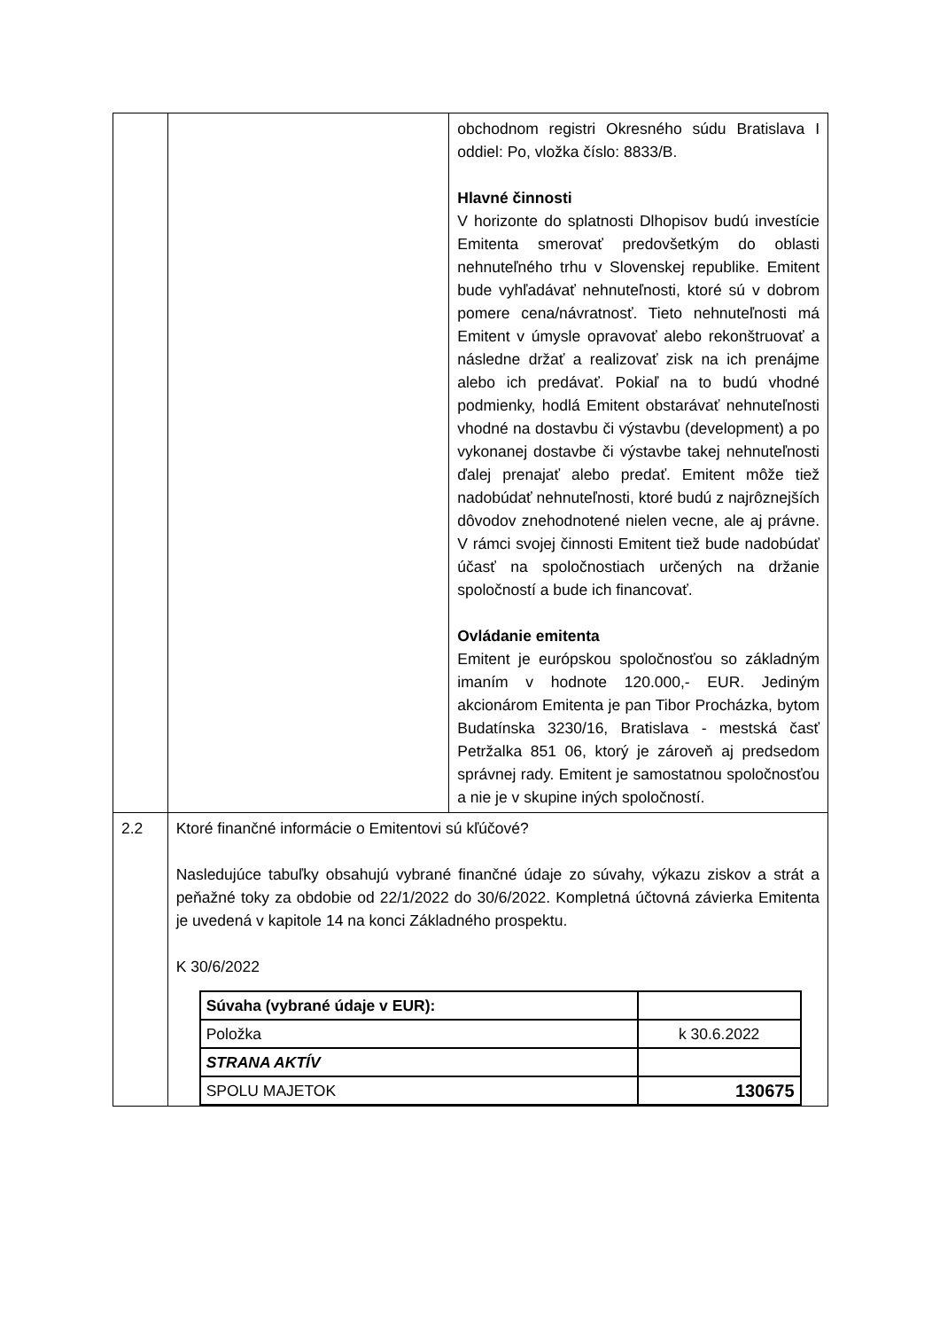| | | obchodnom registri Okresného súdu Bratislava I oddiel: Po, vložka číslo: 8833/B. Hlavné činnosti V horizonte do splatnosti Dlhopisov budú investície Emitenta smerovať predovšetkým do oblasti nehnuteľného trhu v Slovenskej republike. Emitent bude vyhľadávať nehnuteľnosti, ktoré sú v dobrom pomere cena/návratnosť. Tieto nehnuteľnosti má Emitent v úmysle opravovať alebo rekonštruovať a následne držať a realizovať zisk na ich prenájme alebo ich predávať. Pokiaľ na to budú vhodné podmienky, hodlá Emitent obstarávať nehnuteľnosti vhodné na dostavbu či výstavbu (development) a po vykonanej dostavbe či výstavbe takej nehnuteľnosti ďalej prenajať alebo predať. Emitent môže tiež nadobúdať nehnuteľnosti, ktoré budú z najrôznejších dôvodov znehodnotené nielen vecne, ale aj právne. V rámci svojej činnosti Emitent tiež bude nadobúdať účasť na spoločnostiach určených na držanie spoločností a bude ich financovať. Ovládanie emitenta Emitent je európskou spoločnosťou so základným imaním v hodnote 120.000,- EUR. Jediným akcionárom Emitenta je pan Tibor Procházka, bytom Budatínska 3230/16, Bratislava - mestská časť Petržalka 851 06, ktorý je zároveň aj predsedom správnej rady. Emitent je samostatnou spoločnosťou a nie je v skupine iných spoločností. |
| 2.2 | Ktoré finančné informácie o Emitentovi sú kľúčové? Nasledujúce tabuľky obsahujú vybrané finančné údaje zo súvahy, výkazu ziskov a strát a peňažné toky za obdobie od 22/1/2022 do 30/6/2022. Kompletná účtovná závierka Emitenta je uvedená v kapitole 14 na konci Základného prospektu. K 30/6/2022 / Súvaha (vybrané údaje v EUR): / / / Položka / k 30.6.2022 / / STRANA AKTÍV / / / SPOLU MAJETOK / 130675 / | |